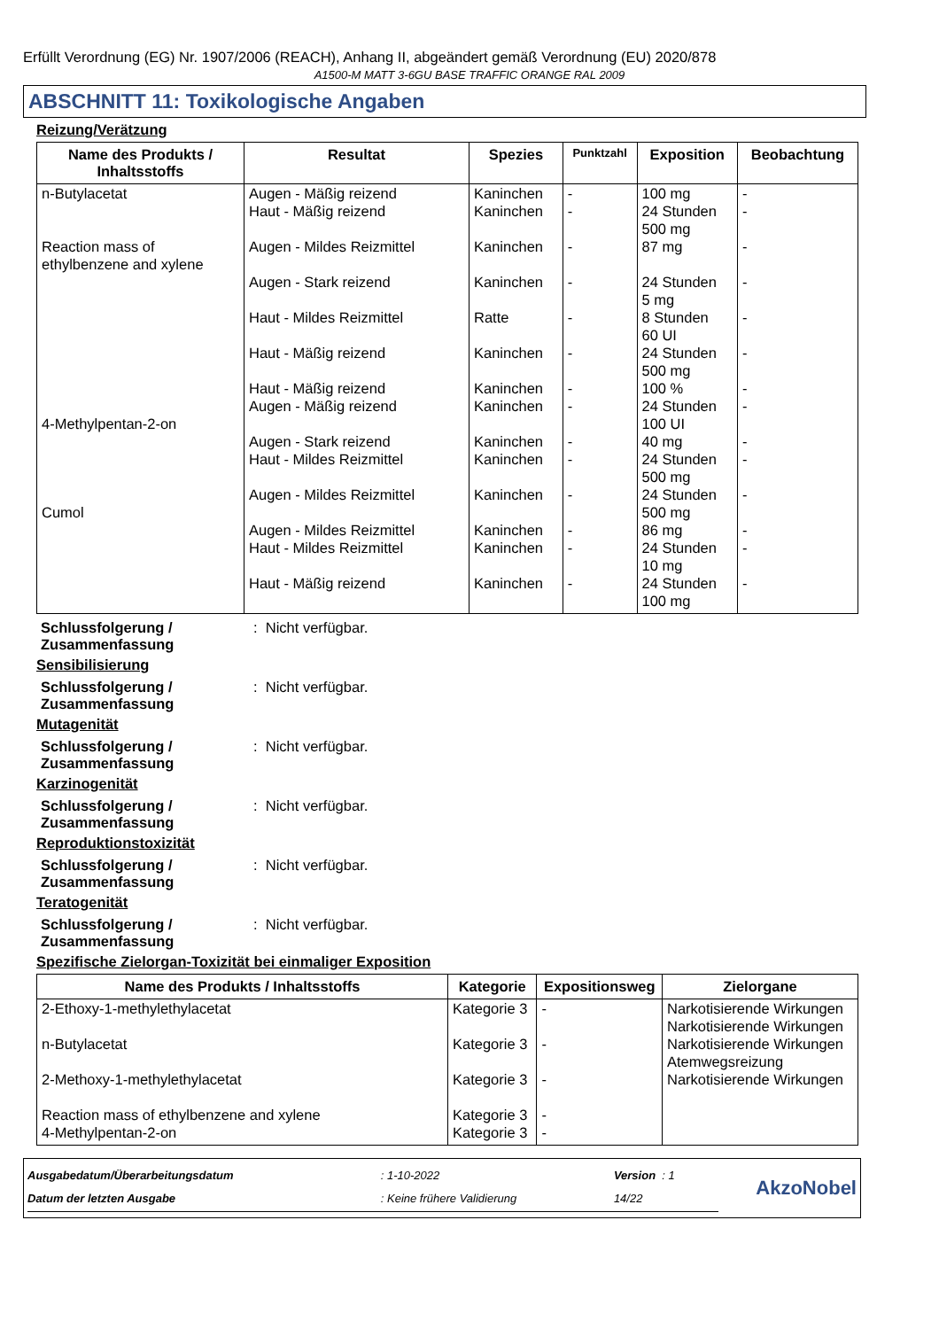Erfüllt Verordnung (EG) Nr. 1907/2006 (REACH), Anhang II, abgeändert gemäß Verordnung (EU) 2020/878
A1500-M MATT 3-6GU BASE TRAFFIC ORANGE RAL 2009
ABSCHNITT 11: Toxikologische Angaben
Reizung/Verätzung
| Name des Produkts / Inhaltsstoffs | Resultat | Spezies | Punktzahl | Exposition | Beobachtung |
| --- | --- | --- | --- | --- | --- |
| n-Butylacetat Reaction mass of ethylbenzene and xylene 4-Methylpentan-2-on Cumol | Augen - Mäßig reizend Haut - Mäßig reizend Augen - Mildes Reizmittel Augen - Stark reizend Haut - Mildes Reizmittel Haut - Mäßig reizend Haut - Mäßig reizend Augen - Mäßig reizend Augen - Stark reizend Haut - Mildes Reizmittel Augen - Mildes Reizmittel Augen - Mildes Reizmittel Haut - Mildes Reizmittel Haut - Mäßig reizend | Kaninchen Kaninchen Kaninchen Kaninchen Ratte Kaninchen Kaninchen Kaninchen Kaninchen Kaninchen Kaninchen Kaninchen Kaninchen Kaninchen | - - - - - - - - - - - - - - | 100 mg 24 Stunden 500 mg 87 mg 24 Stunden 5 mg 8 Stunden 60 UI 24 Stunden 500 mg 100 % 24 Stunden 100 UI 40 mg 24 Stunden 500 mg 24 Stunden 500 mg 86 mg 24 Stunden 10 mg 24 Stunden 100 mg | - - - - - - - - - - - - - - |
Schlussfolgerung / Zusammenfassung: Nicht verfügbar.
Sensibilisierung
Schlussfolgerung / Zusammenfassung: Nicht verfügbar.
Mutagenität
Schlussfolgerung / Zusammenfassung: Nicht verfügbar.
Karzinogenität
Schlussfolgerung / Zusammenfassung: Nicht verfügbar.
Reproduktionstoxizität
Schlussfolgerung / Zusammenfassung: Nicht verfügbar.
Teratogenität
Schlussfolgerung / Zusammenfassung: Nicht verfügbar.
Spezifische Zielorgan-Toxizität bei einmaliger Exposition
| Name des Produkts / Inhaltsstoffs | Kategorie | Expositionsweg | Zielorgane |
| --- | --- | --- | --- |
| 2-Ethoxy-1-methylethylacetat n-Butylacetat 2-Methoxy-1-methylethylacetat Reaction mass of ethylbenzene and xylene 4-Methylpentan-2-on | Kategorie 3 Kategorie 3 Kategorie 3 Kategorie 3 Kategorie 3 | - - - - - | Narkotisierende Wirkungen Narkotisierende Wirkungen Narkotisierende Wirkungen Atemwegsreizung Narkotisierende Wirkungen |
| Ausgabedatum/Überarbeitungsdatum | : 1-10-2022 | Version : 1 |
| Datum der letzten Ausgabe | : Keine frühere Validierung | 14/22 |
AkzoNobel